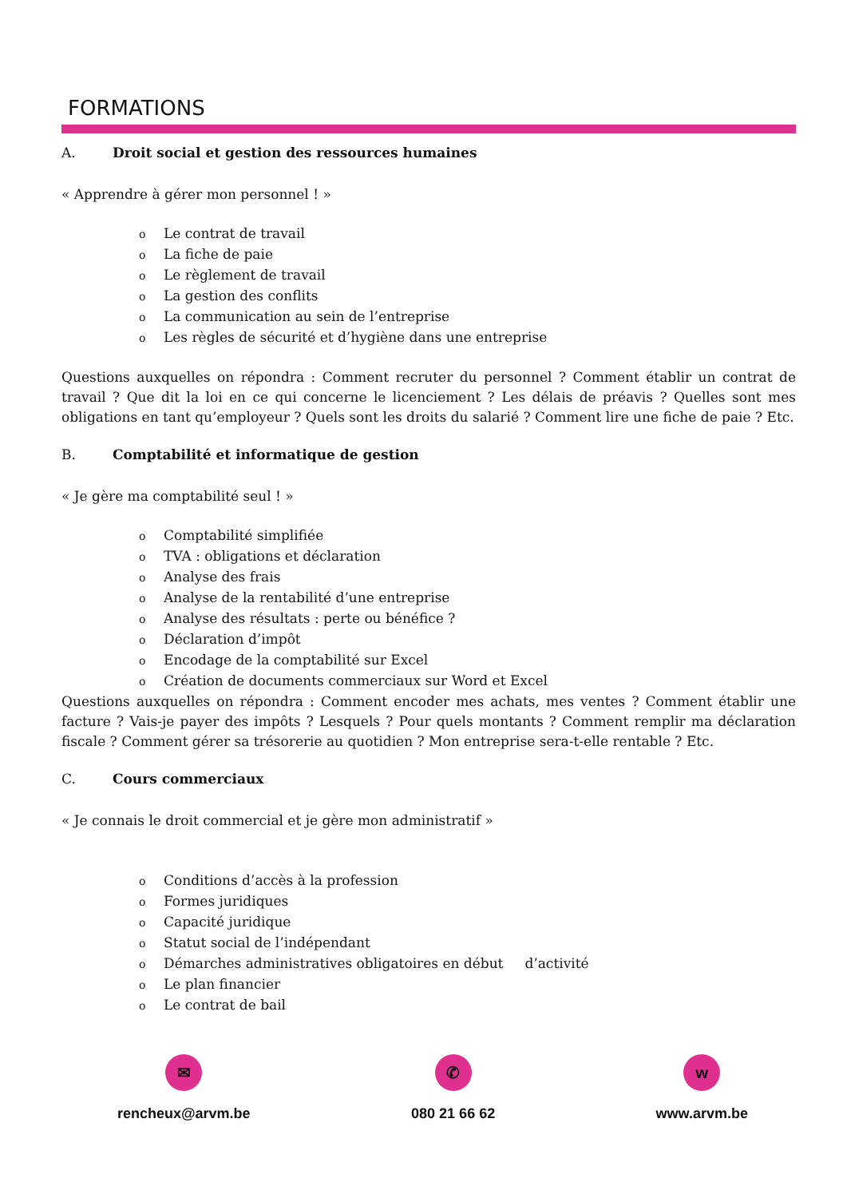FORMATIONS
A. Droit social et gestion des ressources humaines
« Apprendre à gérer mon personnel ! »
o Le contrat de travail
o La fiche de paie
o Le règlement de travail
o La gestion des conflits
o La communication au sein de l’entreprise
o Les règles de sécurité et d’hygiène dans une entreprise
Questions auxquelles on répondra : Comment recruter du personnel ? Comment établir un contrat de travail ? Que dit la loi en ce qui concerne le licenciement ? Les délais de préavis ? Quelles sont mes obligations en tant qu’employeur ? Quels sont les droits du salarié ? Comment lire une fiche de paie ? Etc.
B. Comptabilité et informatique de gestion
« Je gère ma comptabilité seul ! »
o Comptabilité simplifiée
o TVA : obligations et déclaration
o Analyse des frais
o Analyse de la rentabilité d’une entreprise
o Analyse des résultats : perte ou bénéfice ?
o Déclaration d’impôt
o Encodage de la comptabilité sur Excel
o Création de documents commerciaux sur Word et Excel
Questions auxquelles on répondra : Comment encoder mes achats, mes ventes ? Comment établir une facture ? Vais-je payer des impôts ? Lesquels ? Pour quels montants ? Comment remplir ma déclaration fiscale ? Comment gérer sa trésorerie au quotidien ? Mon entreprise sera-t-elle rentable ? Etc.
C. Cours commerciaux
« Je connais le droit commercial et je gère mon administratif »
o Conditions d’accès à la profession
o Formes juridiques
o Capacité juridique
o Statut social de l’indépendant
o Démarches administratives obligatoires en début d’activité
o Le plan financier
o Le contrat de bail
✉
rencheux@arvm.be
✆
080 21 66 62
w
www.arvm.be